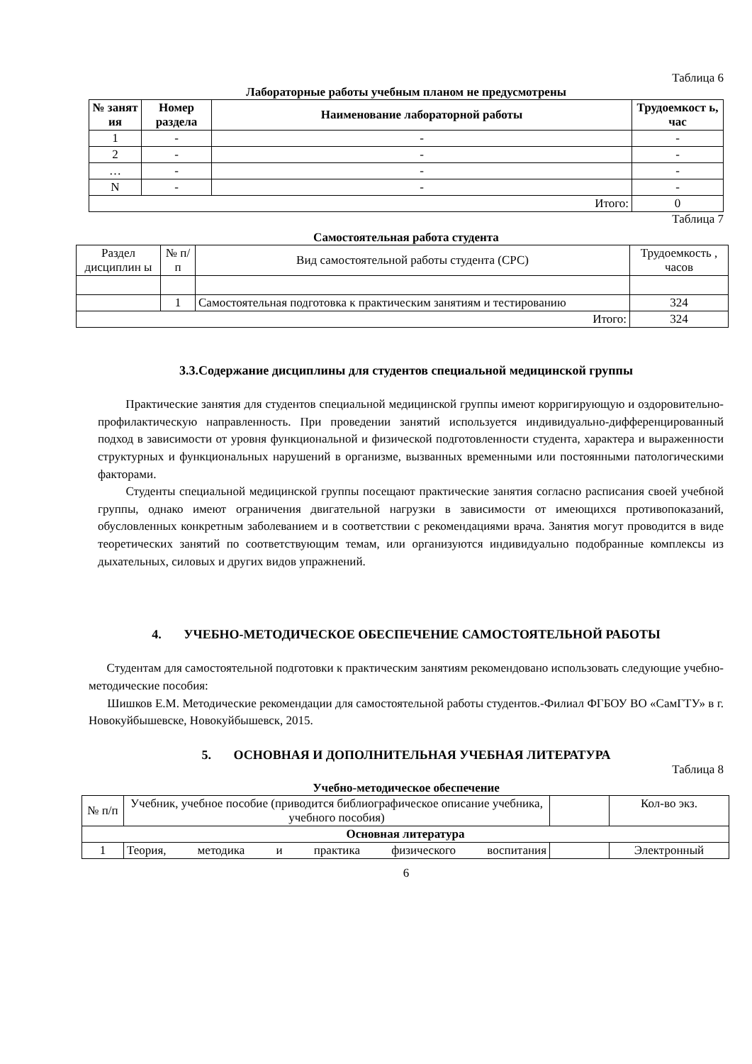Таблица 6
Лабораторные работы учебным планом не предусмотрены
| № занят ия | Номер раздела | Наименование лабораторной работы | Трудоемкост ь, час |
| --- | --- | --- | --- |
| 1 | - | - | - |
| 2 | - | - | - |
| … | - | - | - |
| N | - | - | - |
| Итого: | | | 0 |
Таблица 7
Самостоятельная работа студента
| Раздел дисциплин ы | № п/п | Вид самостоятельной работы студента (СРС) | Трудоемкость , часов |
| | 1 | Самостоятельная подготовка к практическим занятиям и тестированию | 324 |
| Итого: | | | 324 |
3.3.Содержание дисциплины для студентов специальной медицинской группы
Практические занятия для студентов специальной медицинской группы имеют корригирующую и оздоровительно-профилактическую направленность. При проведении занятий используется индивидуально-дифференцированный подход в зависимости от уровня функциональной и физической подготовленности студента, характера и выраженности структурных и функциональных нарушений в организме, вызванных временными или постоянными патологическими факторами.
Студенты специальной медицинской группы посещают практические занятия согласно расписания своей учебной группы, однако имеют ограничения двигательной нагрузки в зависимости от имеющихся противопоказаний, обусловленных конкретным заболеванием и в соответствии с рекомендациями врача. Занятия могут проводится в виде теоретических занятий по соответствующим темам, или организуются индивидуально подобранные комплексы из дыхательных, силовых и других видов упражнений.
4. УЧЕБНО-МЕТОДИЧЕСКОЕ ОБЕСПЕЧЕНИЕ САМОСТОЯТЕЛЬНОЙ РАБОТЫ
Студентам для самостоятельной подготовки к практическим занятиям рекомендовано использовать следующие учебно-методические пособия:
Шишков Е.М. Методические рекомендации для самостоятельной работы студентов.-Филиал ФГБОУ ВО «СамГТУ» в г. Новокуйбышевске, Новокуйбышевск, 2015.
5. ОСНОВНАЯ И ДОПОЛНИТЕЛЬНАЯ УЧЕБНАЯ ЛИТЕРАТУРА
Таблица 8
Учебно-методическое обеспечение
| № п/п | Учебник, учебное пособие (приводится библиографическое описание учебника, учебного пособия) | | Кол-во экз. |
| Основная литература | | | |
| 1 | Теория, методика и практика физического воспитания | | Электронный |
6